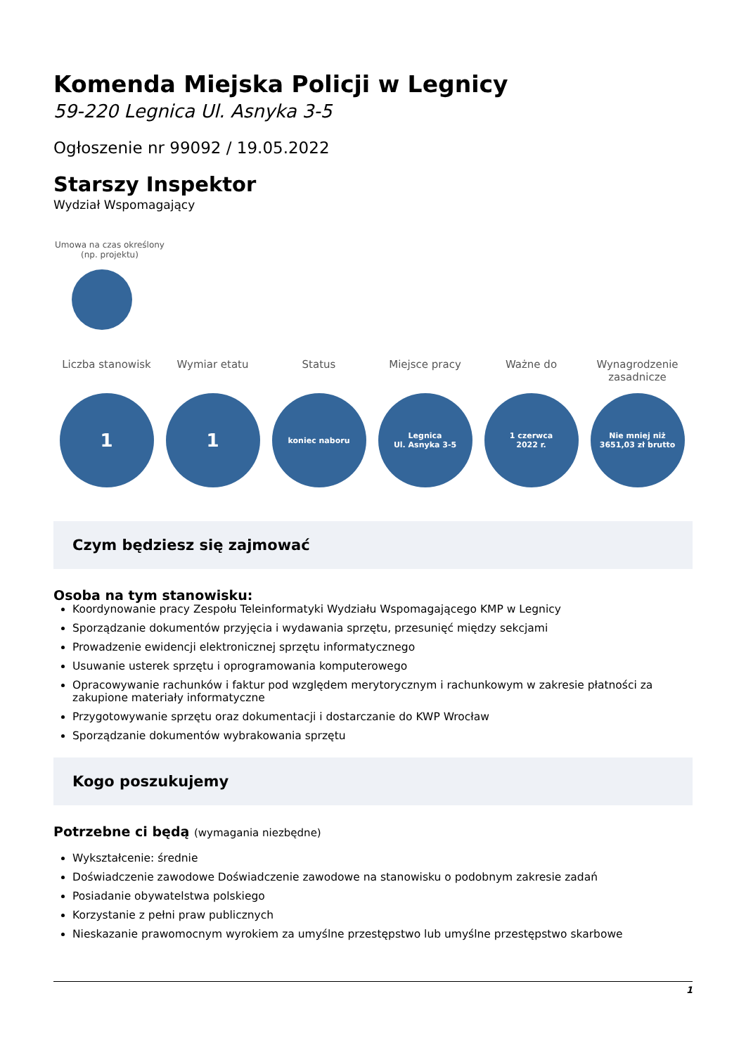Komenda Miejska Policji w Legnicy
59-220 Legnica Ul. Asnyka 3-5
Ogłoszenie nr 99092 / 19.05.2022
Starszy Inspektor
Wydział Wspomagający
Umowa na czas określony (np. projektu)
Liczba stanowisk
1
Wymiar etatu
1
Status
koniec naboru
Miejsce pracy
Legnica
Ul. Asnyka 3-5
Ważne do
1 czerwca
2022 r.
Wynagrodzenie zasadnicze
Nie mniej niż
3651,03 zł brutto
Czym będziesz się zajmować
Osoba na tym stanowisku:
Koordynowanie pracy Zespołu Teleinformatyki Wydziału Wspomagającego KMP w Legnicy
Sporządzanie dokumentów przyjęcia i wydawania sprzętu, przesunięć między sekcjami
Prowadzenie ewidencji elektronicznej sprzętu informatycznego
Usuwanie usterek sprzętu i oprogramowania komputerowego
Opracowywanie rachunków i faktur pod względem merytorycznym i rachunkowym w zakresie płatności za zakupione materiały informatyczne
Przygotowywanie sprzętu oraz dokumentacji i dostarczanie do KWP Wrocław
Sporządzanie dokumentów wybrakowania sprzętu
Kogo poszukujemy
Potrzebne ci będą (wymagania niezbędne)
Wykształcenie: średnie
Doświadczenie zawodowe Doświadczenie zawodowe na stanowisku o podobnym zakresie zadań
Posiadanie obywatelstwa polskiego
Korzystanie z pełni praw publicznych
Nieskazanie prawomocnym wyrokiem za umyślne przestępstwo lub umyślne przestępstwo skarbowe
1